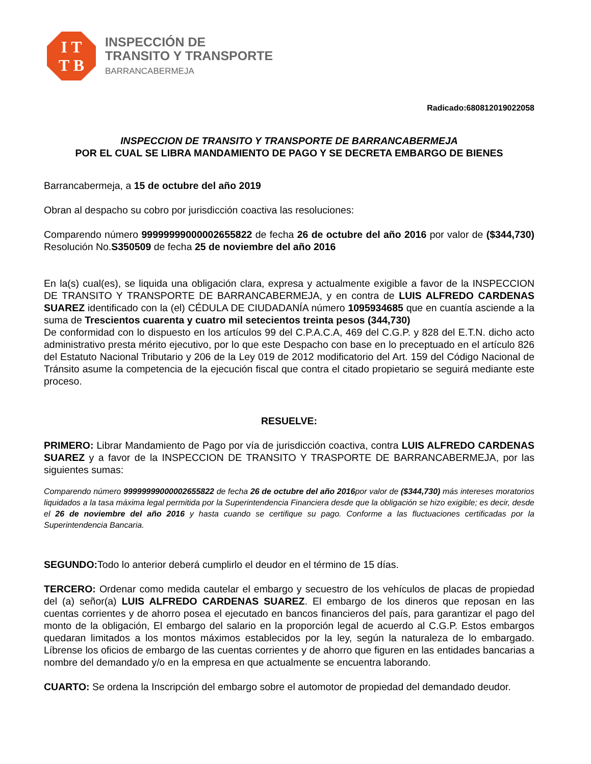I T
T B
INSPECCIÓN DE
TRANSITO Y TRANSPORTE
BARRANCABERMEJA
Radicado:680812019022058
INSPECCION DE TRANSITO Y TRANSPORTE DE BARRANCABERMEJA
POR EL CUAL SE LIBRA MANDAMIENTO DE PAGO Y SE DECRETA EMBARGO DE BIENES
Barrancabermeja, a 15 de octubre del año 2019
Obran al despacho su cobro por jurisdicción coactiva las resoluciones:
Comparendo número 99999999000002655822 de fecha 26 de octubre del año 2016 por valor de ($344,730) Resolución No.S350509 de fecha 25 de noviembre del año 2016
En la(s) cual(es), se liquida una obligación clara, expresa y actualmente exigible a favor de la INSPECCION DE TRANSITO Y TRANSPORTE DE BARRANCABERMEJA, y en contra de LUIS ALFREDO CARDENAS SUAREZ identificado con la (el) CÉDULA DE CIUDADANÍA número 1095934685 que en cuantía asciende a la suma de Trescientos cuarenta y cuatro mil setecientos treinta pesos (344,730)
De conformidad con lo dispuesto en los artículos 99 del C.P.A.C.A, 469 del C.G.P. y 828 del E.T.N. dicho acto administrativo presta mérito ejecutivo, por lo que este Despacho con base en lo preceptuado en el artículo 826 del Estatuto Nacional Tributario y 206 de la Ley 019 de 2012 modificatorio del Art. 159 del Código Nacional de Tránsito asume la competencia de la ejecución fiscal que contra el citado propietario se seguirá mediante este proceso.
RESUELVE:
PRIMERO: Librar Mandamiento de Pago por vía de jurisdicción coactiva, contra LUIS ALFREDO CARDENAS SUAREZ y a favor de la INSPECCION DE TRANSITO Y TRASPORTE DE BARRANCABERMEJA, por las siguientes sumas:
Comparendo número 99999999000002655822 de fecha 26 de octubre del año 2016por valor de ($344,730) más intereses moratorios liquidados a la tasa máxima legal permitida por la Superintendencia Financiera desde que la obligación se hizo exigible; es decir, desde el 26 de noviembre del año 2016 y hasta cuando se certifique su pago. Conforme a las fluctuaciones certificadas por la Superintendencia Bancaria.
SEGUNDO: Todo lo anterior deberá cumplirlo el deudor en el término de 15 días.
TERCERO: Ordenar como medida cautelar el embargo y secuestro de los vehículos de placas de propiedad del (a) señor(a) LUIS ALFREDO CARDENAS SUAREZ. El embargo de los dineros que reposan en las cuentas corrientes y de ahorro posea el ejecutado en bancos financieros del país, para garantizar el pago del monto de la obligación, El embargo del salario en la proporción legal de acuerdo al C.G.P. Estos embargos quedaran limitados a los montos máximos establecidos por la ley, según la naturaleza de lo embargado. Líbrense los oficios de embargo de las cuentas corrientes y de ahorro que figuren en las entidades bancarias a nombre del demandado y/o en la empresa en que actualmente se encuentra laborando.
CUARTO: Se ordena la Inscripción del embargo sobre el automotor de propiedad del demandado deudor.